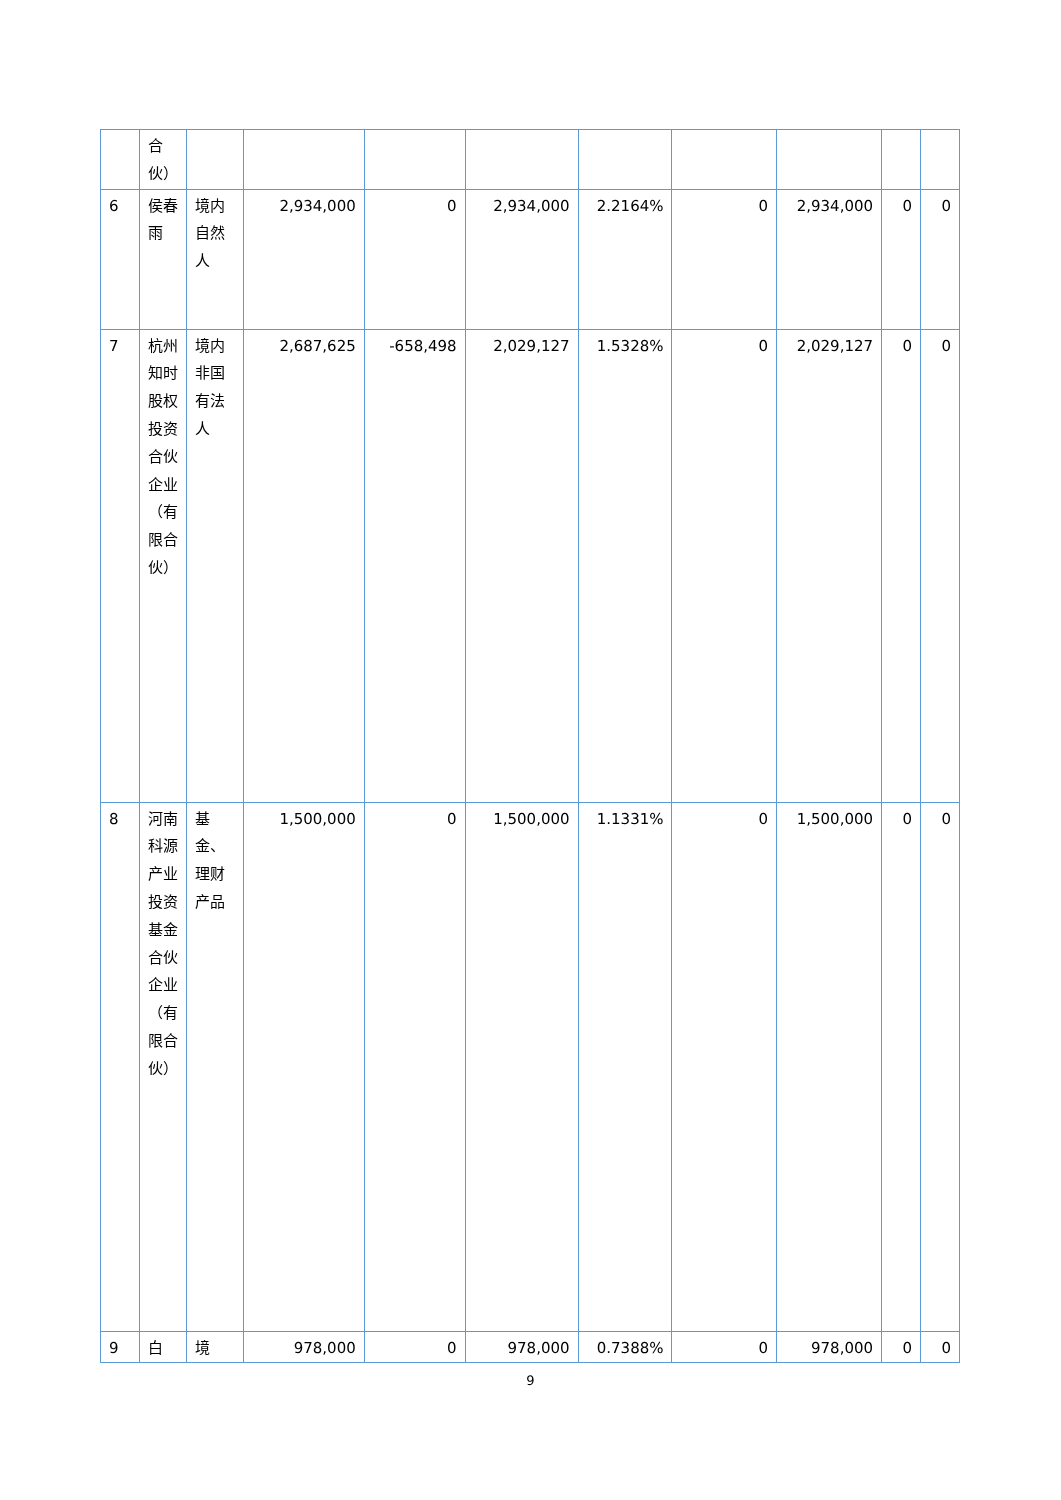| | 合伙） | | | | | | | | | |
| 6 | 侯春雨 | 境内自然人 | 2,934,000 | 0 | 2,934,000 | 2.2164% | 0 | 2,934,000 | 0 | 0 |
| 7 | 杭州知时股权投资合伙企业（有限合伙） | 境内非国有法人 | 2,687,625 | -658,498 | 2,029,127 | 1.5328% | 0 | 2,029,127 | 0 | 0 |
| 8 | 河南科源产业投资基金合伙企业（有限合伙） | 基金、理财产品 | 1,500,000 | 0 | 1,500,000 | 1.1331% | 0 | 1,500,000 | 0 | 0 |
| 9 | 白 | 境 | 978,000 | 0 | 978,000 | 0.7388% | 0 | 978,000 | 0 | 0 |
9